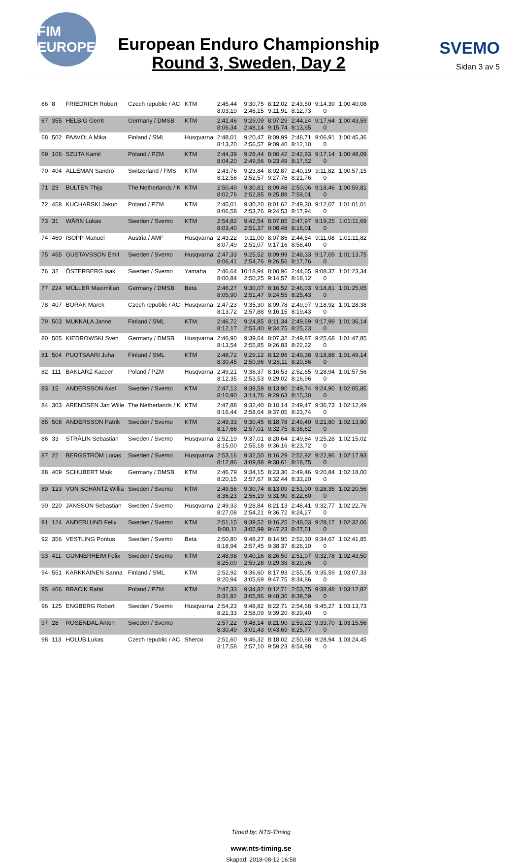FIM
EUROPE
European Enduro Championship
Round 3, Sweden, Day 2
SVEMO
Sidan 3 av 5
| 66 | 8 | FRIEDRICH Robert | Czech republic / AC | KTM | 2:45,44 8:03,19 | 9:30,75 2:46,15 | 8:12,02 9:11,91 | 2:43,50 8:12,73 | 9:14,39 0 | 1:00:40,08 |
| 67 | 355 | HELBIG Gerrit | Germany / DMSB | KTM | 2:41,46 8:06,34 | 9:29,09 2:48,14 | 8:07,29 9:15,74 | 2:44,24 8:13,65 | 9:17,64 0 | 1:00:43,59 |
| 68 | 502 | PAAVOLA Mika | Finland / SML | Husqvarna | 2:48,01 8:13,20 | 9:20,47 2:56,57 | 8:09,99 9:09,40 | 2:48,71 8:12,10 | 9:06,91 0 | 1:00:45,36 |
| 69 | 106 | SZUTA Kamil | Poland / PZM | KTM | 2:44,39 8:04,20 | 9:28,44 2:49,56 | 8:00,42 9:23,49 | 2:42,93 8:17,52 | 9:17,14 0 | 1:00:48,09 |
| 70 | 404 | ALLEMAN Sandro | Switzerland / FMS | KTM | 2:43,76 8:12,58 | 9:23,84 2:52,57 | 8:02,87 9:27,76 | 2:40,19 8:21,76 | 9:11,82 0 | 1:00:57,15 |
| 71 | 23 | BULTEN Thijs | The Netherlands / K | KTM | 2:50,49 8:02,76 | 9:30,81 2:52,85 | 8:09,48 9:25,89 | 2:50,06 7:59,01 | 9:18,46 0 | 1:00:59,81 |
| 72 | 458 | KUCHARSKI Jakub | Poland / PZM | KTM | 2:45,01 8:06,58 | 9:30,20 2:53,76 | 8:01,62 9:24,53 | 2:49,30 8:17,94 | 9:12,07 0 | 1:01:01,01 |
| 73 | 31 | WÄRN Lukas | Sweden / Svemo | KTM | 2:54,82 8:03,40 | 9:42,54 2:51,37 | 8:07,85 9:08,48 | 2:47,97 8:16,01 | 9:19,25 0 | 1:01:11,69 |
| 74 | 460 | ISOPP Manuel | Austria / AMF | Husqvarna | 2:43,22 8:07,49 | 9:11,00 2:51,07 | 8:07,86 9:17,16 | 2:44,54 8:58,40 | 9:11,08 0 | 1:01:11,82 |
| 75 | 465 | GUSTAVSSON Emil | Sweden / Svemo | Husqvarna | 2:47,33 8:06,41 | 9:25,52 2:54,76 | 8:09,99 9:26,56 | 2:48,33 8:17,76 | 9:17,09 0 | 1:01:13,75 |
| 76 | 32 | ÖSTERBERG Isak | Sweden / Svemo | Yamaha | 2:46,64 8:00,84 | 10:18,94 2:50,25 | 8:00,96 9:14,57 | 2:44,65 8:18,12 | 9:08,37 0 | 1:01:23,34 |
| 77 | 224 | MÜLLER Maximilian | Germany / DMSB | Beta | 2:46,27 8:05,90 | 9:30,07 2:51,47 | 8:16,52 9:24,55 | 2:46,03 8:25,43 | 9:18,81 0 | 1:01:25,05 |
| 78 | 407 | BORAK Marek | Czech republic / AC | Husqvarna | 2:47,23 8:13,72 | 9:35,30 2:57,88 | 8:09,78 9:16,15 | 2:49,97 8:19,43 | 9:18,92 0 | 1:01:28,38 |
| 79 | 503 | MUKKALA Janne | Finland / SML | KTM | 2:46,72 8:12,17 | 9:24,85 2:53,40 | 8:11,34 9:34,75 | 2:49,69 8:25,23 | 9:17,99 0 | 1:01:36,14 |
| 80 | 505 | KIEDROWSKI Sven | Germany / DMSB | Husqvarna | 2:46,90 8:13,54 | 9:39,64 2:55,85 | 8:07,32 9:26,83 | 2:49,87 8:22,22 | 9:25,68 0 | 1:01:47,85 |
| 81 | 504 | PUOTSAARI Juha | Finland / SML | KTM | 2:48,72 8:30,45 | 9:29,12 2:50,96 | 8:12,96 9:28,11 | 2:49,38 8:20,56 | 9:18,88 0 | 1:01:49,14 |
| 82 | 111 | BAKLARZ Kacper | Poland / PZM | Husqvarna | 2:49,21 8:12,35 | 9:38,37 2:53,53 | 8:16,53 9:29,02 | 2:52,65 8:16,96 | 9:28,94 0 | 1:01:57,56 |
| 83 | 15 | ANDERSSON Axel | Sweden / Svemo | KTM | 2:47,13 8:10,90 | 9:39,59 3:14,76 | 8:13,90 9:29,63 | 2:49,74 8:15,30 | 9:24,90 0 | 1:02:05,85 |
| 84 | 303 | ARENDSEN Jan Wille | The Netherlands / K | KTM | 2:47,88 8:16,44 | 9:32,40 2:58,64 | 8:10,14 9:37,05 | 2:49,47 8:23,74 | 9:36,73 0 | 1:02:12,49 |
| 85 | 508 | ANDERSSON Patrik | Sweden / Svemo | KTM | 2:49,33 8:17,66 | 9:30,45 2:57,01 | 8:18,78 9:32,75 | 2:49,40 8:36,62 | 9:21,80 0 | 1:02:13,80 |
| 86 | 33 | STRÅLIN Sebastian | Sweden / Svemo | Husqvarna | 2:52,19 8:15,00 | 9:37,01 2:55,18 | 8:20,64 9:36,16 | 2:49,84 8:23,72 | 9:25,28 0 | 1:02:15,02 |
| 87 | 22 | BERGSTRÖM Lucas | Sweden / Svemo | Husqvarna | 2:53,16 8:12,86 | 9:32,50 3:09,88 | 8:16,29 9:38,61 | 2:52,92 8:18,75 | 9:22,96 0 | 1:02:17,93 |
| 88 | 409 | SCHUBERT Maik | Germany / DMSB | KTM | 2:46,79 8:20,15 | 9:34,15 2:57,67 | 8:23,30 9:32,44 | 2:49,46 8:33,20 | 9:20,84 0 | 1:02:18,00 |
| 89 | 123 | VON SCHANTZ Willia | Sweden / Svemo | KTM | 2:49,56 8:36,23 | 9:30,74 2:56,19 | 8:13,09 9:31,90 | 2:51,90 8:22,60 | 9:28,35 0 | 1:02:20,56 |
| 90 | 220 | JANSSON Sebastian | Sweden / Svemo | Husqvarna | 2:49,33 8:27,08 | 9:28,84 2:54,21 | 8:21,13 9:36,72 | 2:48,41 8:24,27 | 9:32,77 0 | 1:02:22,76 |
| 91 | 124 | ANDERLUND Felix | Sweden / Svemo | KTM | 2:51,15 8:08,11 | 9:39,52 3:05,99 | 8:16,25 9:47,23 | 2:48,03 8:27,61 | 9:28,17 0 | 1:02:32,06 |
| 92 | 356 | VESTLING Pontus | Sweden / Svemo | Beta | 2:50,80 8:18,94 | 9:48,27 2:57,45 | 8:14,95 9:38,37 | 2:52,30 8:26,10 | 9:34,67 0 | 1:02:41,85 |
| 93 | 411 | GUNNERHEIM Felix | Sweden / Svemo | KTM | 2:48,98 8:25,09 | 9:40,16 2:59,28 | 8:26,50 9:29,38 | 2:51,97 8:29,36 | 9:32,78 0 | 1:02:43,50 |
| 94 | 551 | KÄRKKÄINEN Sanna | Finland / SML | KTM | 2:52,92 8:20,94 | 9:36,60 3:05,69 | 8:17,93 9:47,75 | 2:55,05 8:34,86 | 9:35,59 0 | 1:03:07,33 |
| 95 | 406 | BRACIK Rafal | Poland / PZM | KTM | 2:47,33 8:31,92 | 9:34,82 3:05,86 | 8:12,71 9:48,36 | 2:53,75 8:39,59 | 9:38,48 0 | 1:03:12,82 |
| 96 | 125 | ENGBERG Robert | Sweden / Svemo | Husqvarna | 2:54,23 8:21,33 | 9:48,82 2:58,09 | 8:22,71 9:39,20 | 2:54,68 8:29,40 | 9:45,27 0 | 1:03:13,73 |
| 97 | 28 | ROSENDAL Anton | Sweden / Svemo | | 2:57,22 8:30,49 | 9:48,14 3:01,43 | 8:21,90 9:43,69 | 2:53,22 8:25,77 | 9:33,70 0 | 1:03:15,56 |
| 98 | 113 | HOLUB Lukas | Czech republic / AC | Sherco | 2:51,60 8:17,58 | 9:46,32 2:57,10 | 8:18,02 9:59,23 | 2:50,68 8:54,98 | 9:28,94 0 | 1:03:24,45 |
Timed by: NTS-Timing
www.nts-timing.se
Skapad: 2018-08-12 16:58